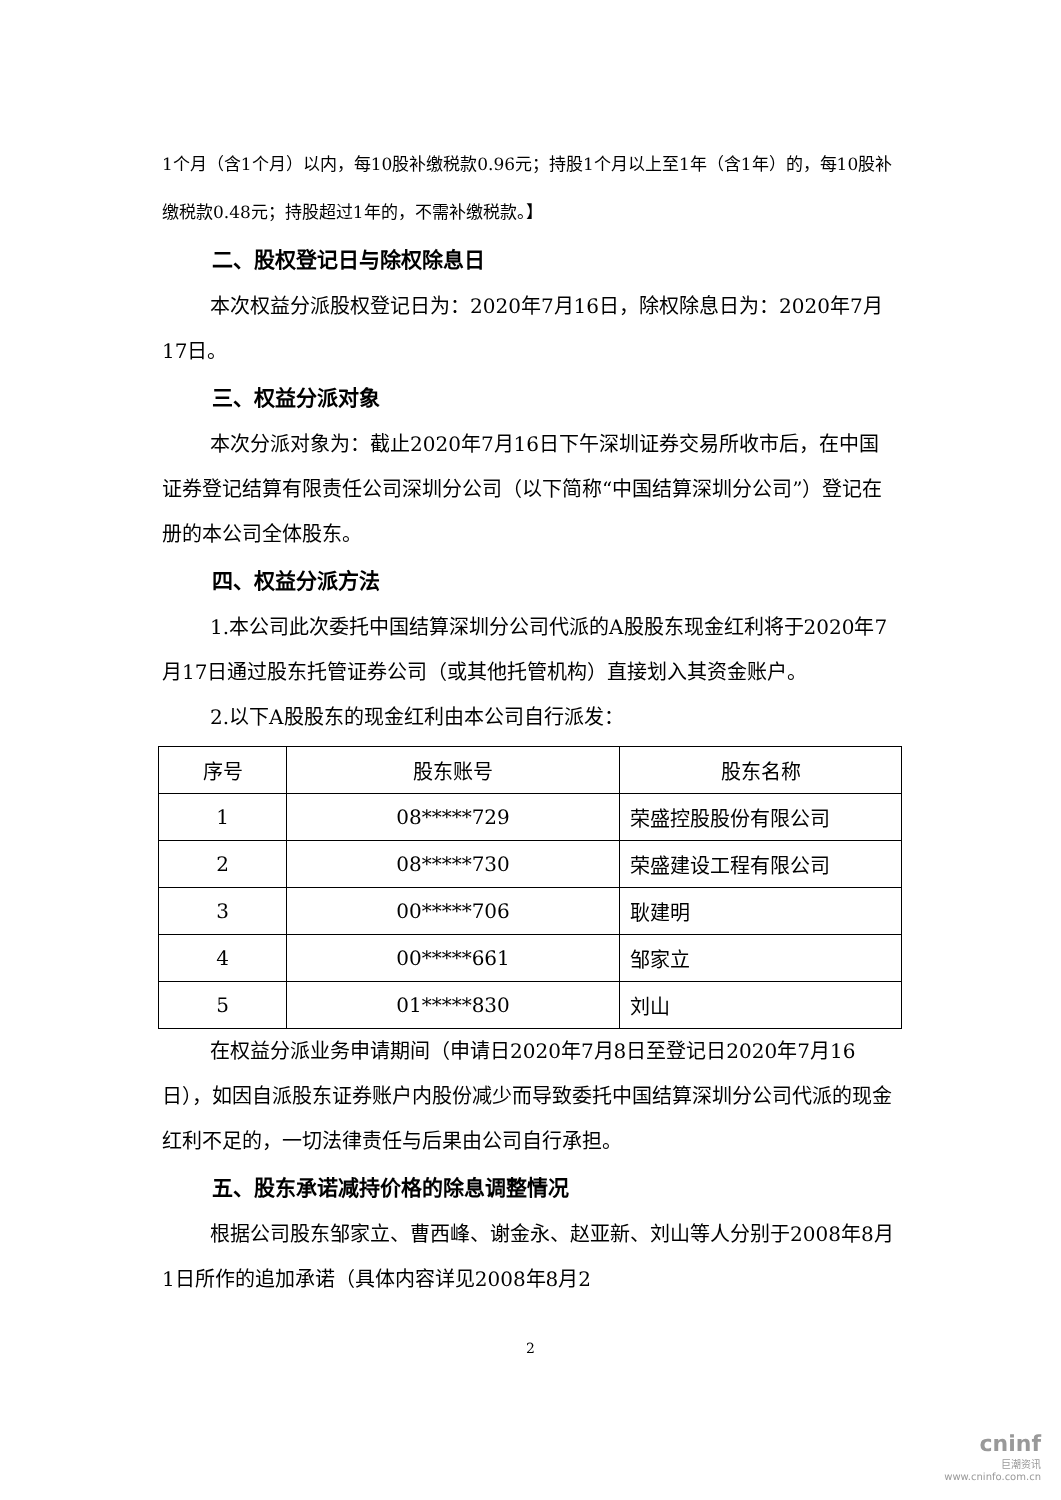1个月（含1个月）以内，每10股补缴税款0.96元；持股1个月以上至1年（含1年）的，每10股补缴税款0.48元；持股超过1年的，不需补缴税款。】
二、股权登记日与除权除息日
本次权益分派股权登记日为：2020年7月16日，除权除息日为：2020年7月17日。
三、权益分派对象
本次分派对象为：截止2020年7月16日下午深圳证券交易所收市后，在中国证券登记结算有限责任公司深圳分公司（以下简称“中国结算深圳分公司”）登记在册的本公司全体股东。
四、权益分派方法
1.本公司此次委托中国结算深圳分公司代派的A股股东现金红利将于2020年7月17日通过股东托管证券公司（或其他托管机构）直接划入其资金账户。
2.以下A股股东的现金红利由本公司自行派发：
| 序号 | 股东账号 | 股东名称 |
| --- | --- | --- |
| 1 | 08*****729 | 荣盛控股股份有限公司 |
| 2 | 08*****730 | 荣盛建设工程有限公司 |
| 3 | 00*****706 | 耿建明 |
| 4 | 00*****661 | 邹家立 |
| 5 | 01*****830 | 刘山 |
在权益分派业务申请期间（申请日2020年7月8日至登记日2020年7月16日），如因自派股东证券账户内股份减少而导致委托中国结算深圳分公司代派的现金红利不足的，一切法律责任与后果由公司自行承担。
五、股东承诺减持价格的除息调整情况
根据公司股东邹家立、曹西峰、谢金永、赵亚新、刘山等人分别于2008年8月1日所作的追加承诺（具体内容详见2008年8月2
2
cninf
巨潮资讯
www.cninfo.com.cn